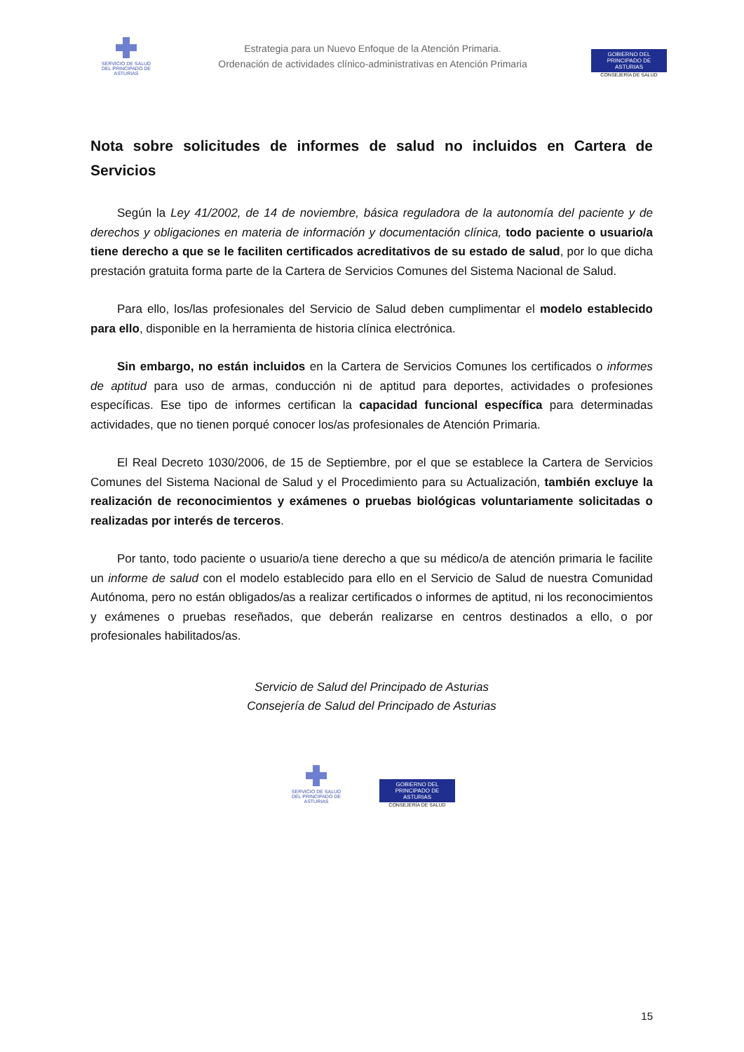SERVICIO DE SALUD
DEL PRINCIPADO DE ASTURIAS
Estrategia para un Nuevo Enfoque de la Atención Primaria.
Ordenación de actividades clínico-administrativas en Atención Primaria
GOBIERNO DEL
PRINCIPADO DE ASTURIAS
CONSEJERÍA DE SALUD
Nota sobre solicitudes de informes de salud no incluidos en Cartera de Servicios
Según la Ley 41/2002, de 14 de noviembre, básica reguladora de la autonomía del paciente y de derechos y obligaciones en materia de información y documentación clínica, todo paciente o usuario/a tiene derecho a que se le faciliten certificados acreditativos de su estado de salud, por lo que dicha prestación gratuita forma parte de la Cartera de Servicios Comunes del Sistema Nacional de Salud.
Para ello, los/las profesionales del Servicio de Salud deben cumplimentar el modelo establecido para ello, disponible en la herramienta de historia clínica electrónica.
Sin embargo, no están incluidos en la Cartera de Servicios Comunes los certificados o informes de aptitud para uso de armas, conducción ni de aptitud para deportes, actividades o profesiones específicas. Ese tipo de informes certifican la capacidad funcional específica para determinadas actividades, que no tienen porqué conocer los/as profesionales de Atención Primaria.
El Real Decreto 1030/2006, de 15 de Septiembre, por el que se establece la Cartera de Servicios Comunes del Sistema Nacional de Salud y el Procedimiento para su Actualización, también excluye la realización de reconocimientos y exámenes o pruebas biológicas voluntariamente solicitadas o realizadas por interés de terceros.
Por tanto, todo paciente o usuario/a tiene derecho a que su médico/a de atención primaria le facilite un informe de salud con el modelo establecido para ello en el Servicio de Salud de nuestra Comunidad Autónoma, pero no están obligados/as a realizar certificados o informes de aptitud, ni los reconocimientos y exámenes o pruebas reseñados, que deberán realizarse en centros destinados a ello, o por profesionales habilitados/as.
Servicio de Salud del Principado de Asturias
Consejería de Salud del Principado de Asturias
SERVICIO DE SALUD
DEL PRINCIPADO DE ASTURIAS
GOBIERNO DEL
PRINCIPADO DE ASTURIAS
CONSEJERÍA DE SALUD
15